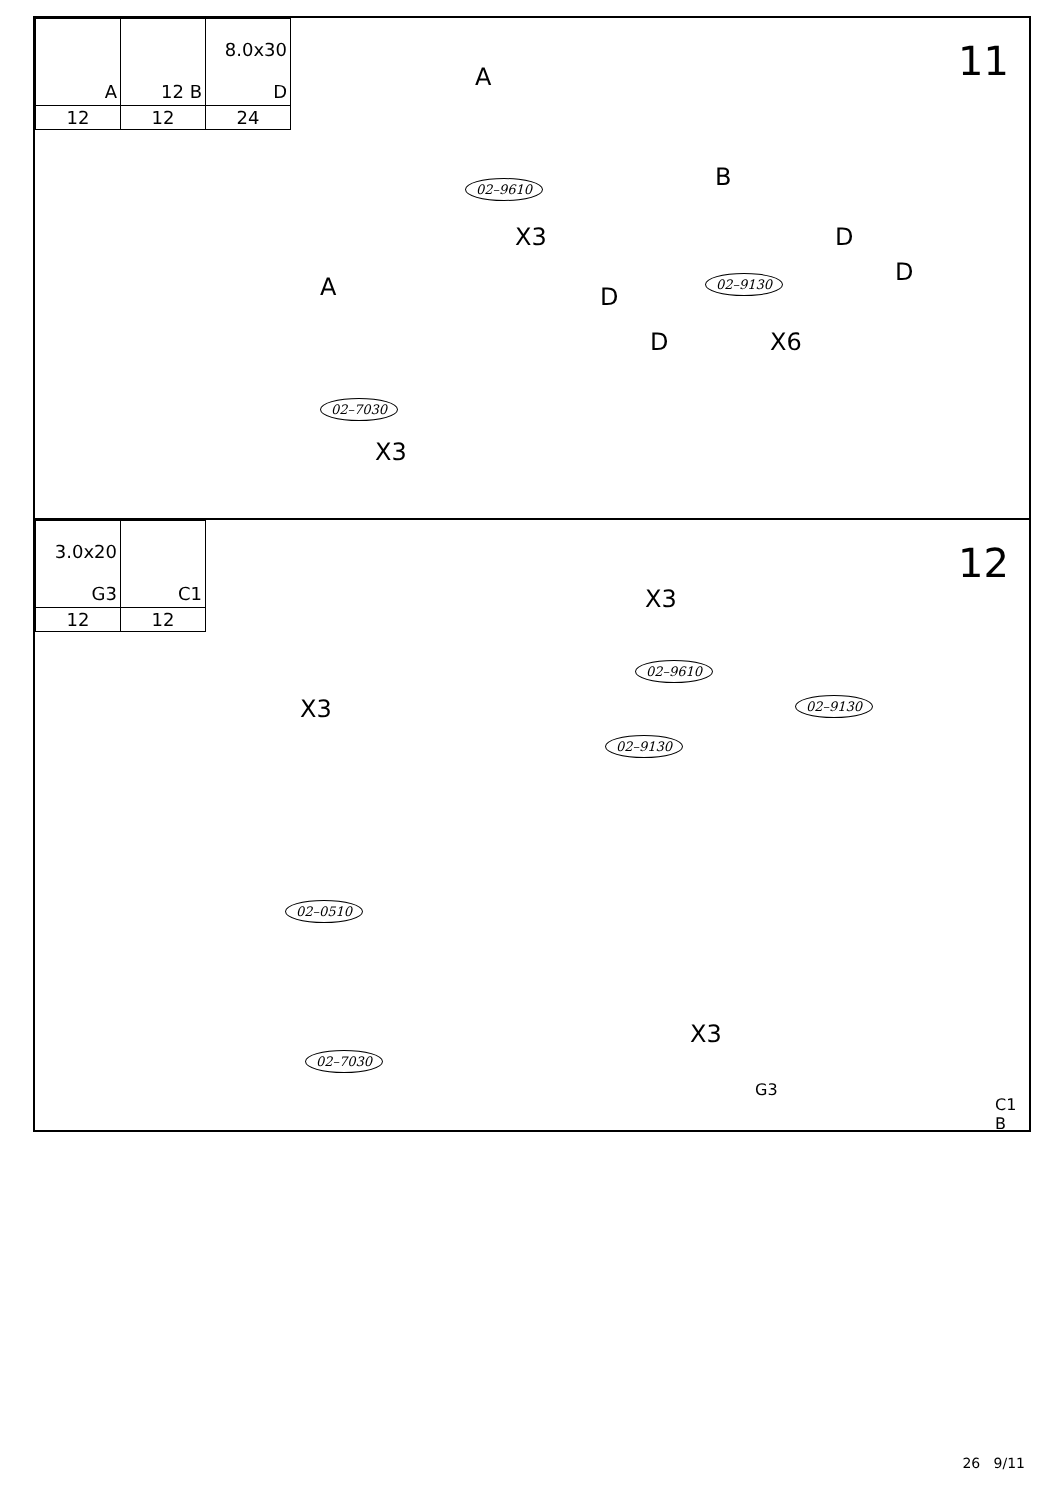| A | 12 B | 8.0x30 D |
| 12 | 12 | 24 |
11 A
02–9610
X3
B
D
D
D
02–9130
D X6
A
02–7030
X3
| 3.0x20 G3 | C1 |
| 12 | 12 |
12
X3
02–9610
02–9130
02–9130
X3
02–0510
02–7030
X3
G3
C1 B
26 9/11